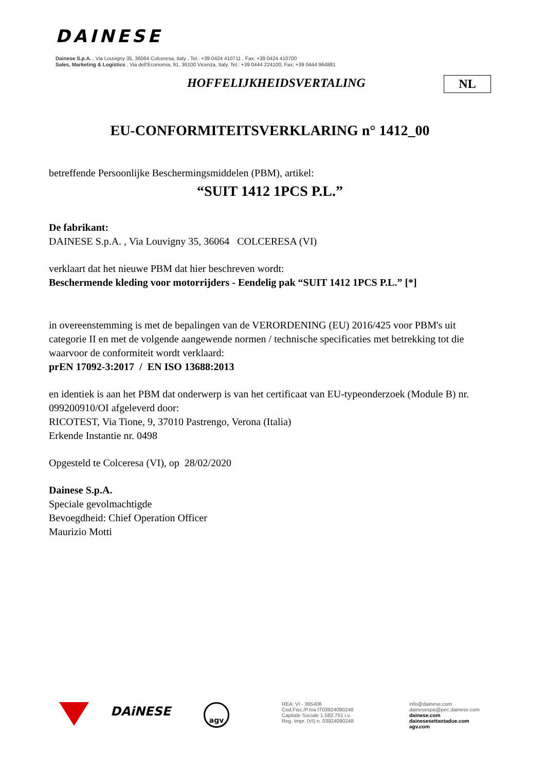DAINESE
Dainese S.p.A. , Via Louvigny 35, 36064 Colceresa, Italy , Tel.: +39 0424 410711 , Fax: +39 0424 410700
Sales, Marketing & Logistics , Via dell'Economia, 91, 36100 Vicenza, Italy, Tel.: +39 0444 224100, Fax: +39 0444 964881
HOFFELIJKHEIDSVERTALING NL
EU-CONFORMITEITSVERKLARING n° 1412_00
betreffende Persoonlijke Beschermingsmiddelen (PBM), artikel:
“SUIT 1412 1PCS P.L.”
De fabrikant:
DAINESE S.p.A. , Via Louvigny 35, 36064 COLCERESA (VI)
verklaart dat het nieuwe PBM dat hier beschreven wordt:
Beschermende kleding voor motorrijders - Eendelig pak “SUIT 1412 1PCS P.L.” [*]
in overeenstemming is met de bepalingen van de VERORDENING (EU) 2016/425 voor PBM's uit categorie II en met de volgende aangewende normen / technische specificaties met betrekking tot die waarvoor de conformiteit wordt verklaard:
prEN 17092-3:2017 / EN ISO 13688:2013
en identiek is aan het PBM dat onderwerp is van het certificaat van EU-typeonderzoek (Module B) nr. 099200910/OI afgeleverd door:
RICOTEST, Via Tione, 9, 37010 Pastrengo, Verona (Italia)
Erkende Instantie nr. 0498
Opgesteld te Colceresa (VI), op 28/02/2020
Dainese S.p.A.
Speciale gevolmachtigde
Bevoegdheid: Chief Operation Officer
Maurizio Motti
DAiNESE agv
REA: VI - 365406
Cod.Fisc./P.Iva IT03924090248
Capitale Sociale 1.582.751 i.v.
Reg. Impr. (VI) n. 03924090248
info@dainese.com
dainesespa@pec.dainese.com
dainese.com
dainesesettantadue.com
agv.com